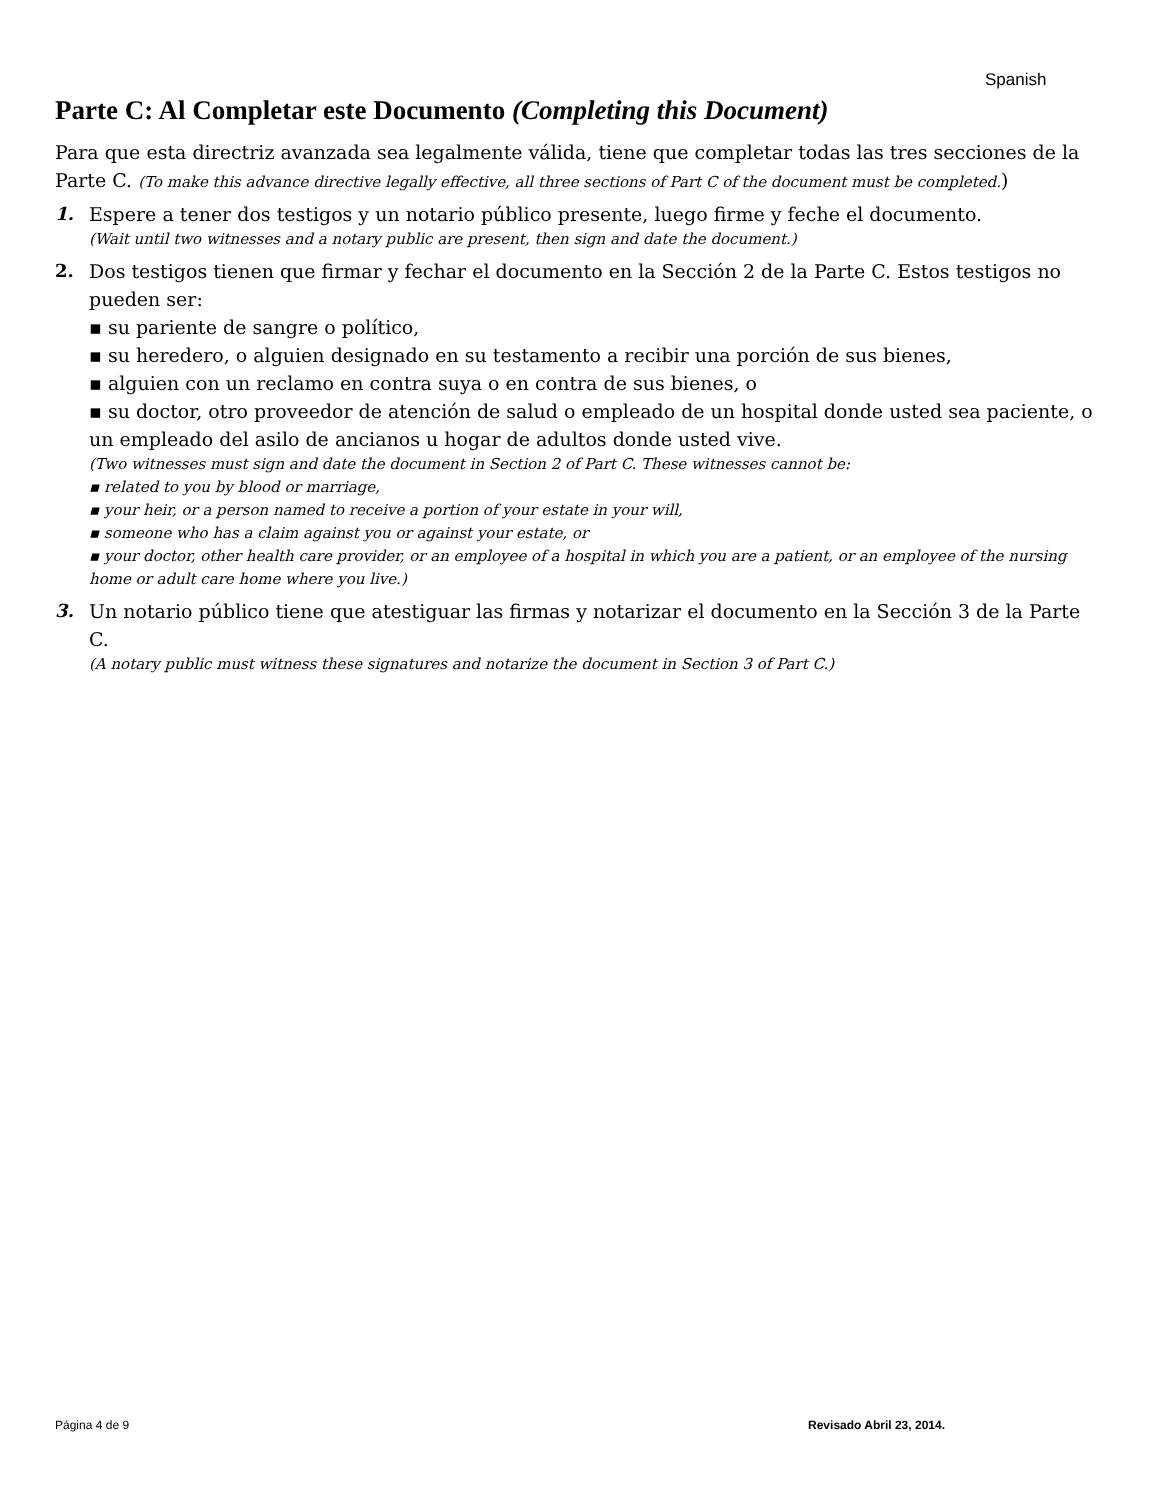Spanish
Parte C: Al Completar este Documento (Completing this Document)
Para que esta directriz avanzada sea legalmente válida, tiene que completar todas las tres secciones de la Parte C. (To make this advance directive legally effective, all three sections of Part C of the document must be completed.)
1. Espere a tener dos testigos y un notario público presente, luego firme y feche el documento.
(Wait until two witnesses and a notary public are present, then sign and date the document.)
2. Dos testigos tienen que firmar y fechar el documento en la Sección 2 de la Parte C. Estos testigos no pueden ser:
▪ su pariente de sangre o político,
▪ su heredero, o alguien designado en su testamento a recibir una porción de sus bienes,
▪ alguien con un reclamo en contra suya o en contra de sus bienes, o
▪ su doctor, otro proveedor de atención de salud o empleado de un hospital donde usted sea paciente, o un empleado del asilo de ancianos u hogar de adultos donde usted vive.
(Two witnesses must sign and date the document in Section 2 of Part C. These witnesses cannot be:
▪ related to you by blood or marriage,
▪ your heir, or a person named to receive a portion of your estate in your will,
▪ someone who has a claim against you or against your estate, or
▪ your doctor, other health care provider, or an employee of a hospital in which you are a patient, or an employee of the nursing home or adult care home where you live.)
3. Un notario público tiene que atestiguar las firmas y notarizar el documento en la Sección 3 de la Parte C.
(A notary public must witness these signatures and notarize the document in Section 3 of Part C.)
Página 4 de 9 Revisado Abril 23, 2014.